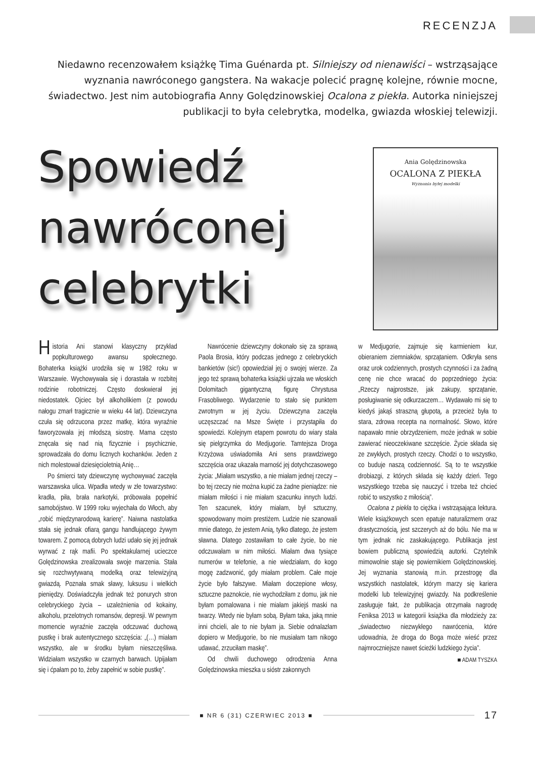RECENZJA
Niedawno recenzowałem książkę Tima Guénarda pt. Silniejszy od nienawiści – wstrząsające wyznania nawróconego gangstera. Na wakacje polecić pragnę kolejne, równie mocne, świadectwo. Jest nim autobiografia Anny Golędzinowskiej Ocalona z piekła. Autorka niniejszej publikacji to była celebrytka, modelka, gwiazda włoskiej telewizji.
Spowiedź
nawróconej
celebrytki
Ania Golędzinowska
OCALONA Z PIEKŁA
Wyznania byłej modelki
Historia Ani stanowi klasyczny przykład popkulturowego awansu społecznego. Bohaterka książki urodziła się w 1982 roku w Warszawie. Wychowywała się i dorastała w rozbitej rodzinie robotniczej. Często doskwierał jej niedostatek. Ojciec był alkoholikiem (z powodu nałogu zmarł tragicznie w wieku 44 lat). Dziewczyna czuła się odrzucona przez matkę, która wyraźnie faworyzowała jej młodszą siostrę. Mama często znęcała się nad nią fizycznie i psychicznie, sprowadzała do domu licznych kochanków. Jeden z nich molestował dziesięcioletnią Anię…
Po śmierci taty dziewczynę wychowywać zaczęła warszawska ulica. Wpadła wtedy w złe towarzystwo: kradła, piła, brała narkotyki, próbowała popełnić samobójstwo. W 1999 roku wyjechała do Włoch, aby „robić międzynarodową karierę”. Naiwna nastolatka stała się jednak ofiarą gangu handlującego żywym towarem. Z pomocą dobrych ludzi udało się jej jednak wyrwać z rąk mafii. Po spektakularnej ucieczce Golędzinowska zrealizowała swoje marzenia. Stała się rozchwytywaną modelką oraz telewizyjną gwiazdą. Poznała smak sławy, luksusu i wielkich pieniędzy. Doświadczyła jednak też ponurych stron celebryckiego życia – uzależnienia od kokainy, alkoholu, przelotnych romansów, depresji. W pewnym momencie wyraźnie zaczęła odczuwać duchową pustkę i brak autentycznego szczęścia: „(…) miałam wszystko, ale w środku byłam nieszczęśliwa. Widziałam wszystko w czarnych barwach. Upijałam się i ćpałam po to, żeby zapełnić w sobie pustkę”.
Nawrócenie dziewczyny dokonało się za sprawą Paola Brosia, który podczas jednego z celebryckich bankietów (sic!) opowiedział jej o swojej wierze. Za jego też sprawą bohaterka książki ujrzała we włoskich Dolomitach gigantyczną figurę Chrystusa Frasobliwego. Wydarzenie to stało się punktem zwrotnym w jej życiu. Dziewczyna zaczęła uczęszczać na Msze Święte i przystąpiła do spowiedzi. Kolejnym etapem powrotu do wiary stała się pielgrzymka do Medjugorie. Tamtejsza Droga Krzyżowa uświadomiła Ani sens prawdziwego szczęścia oraz ukazała marność jej dotychczasowego życia: „Miałam wszystko, a nie miałam jednej rzeczy – bo tej rzeczy nie można kupić za żadne pieniądze: nie miałam miłości i nie miałam szacunku innych ludzi. Ten szacunek, który miałam, był sztuczny, spowodowany moim prestiżem. Ludzie nie szanowali mnie dlatego, że jestem Anią, tylko dlatego, że jestem sławna. Dlatego zostawiłam to całe życie, bo nie odczuwałam w nim miłości. Miałam dwa tysiące numerów w telefonie, a nie wiedziałam, do kogo mogę zadzwonić, gdy miałam problem. Całe moje życie było fałszywe. Miałam doczepione włosy, sztuczne paznokcie, nie wychodziłam z domu, jak nie byłam pomalowana i nie miałam jakiejś maski na twarzy. Wtedy nie byłam sobą. Byłam taka, jaką mnie inni chcieli, ale to nie byłam ja. Siebie odnalazłam dopiero w Medjugorie, bo nie musiałam tam nikogo udawać, zrzuciłam maskę”.
Od chwili duchowego odrodzenia Anna Golędzinowska mieszka u sióstr zakonnych
w Medjugorie, zajmuje się karmieniem kur, obieraniem ziemniaków, sprzątaniem. Odkryła sens oraz urok codziennych, prostych czynności i za żadną cenę nie chce wracać do poprzedniego życia: „Rzeczy najprostsze, jak zakupy, sprzątanie, posługiwanie się odkurzaczem… Wydawało mi się to kiedyś jakąś straszną głupotą, a przecież była to stara, zdrowa recepta na normalność. Słowo, które napawało mnie obrzydzeniem, może jednak w sobie zawierać nieoczekiwane szczęście. Życie składa się ze zwykłych, prostych rzeczy. Chodzi o to wszystko, co buduje naszą codzienność. Są to te wszystkie drobiazgi, z których składa się każdy dzień. Tego wszystkiego trzeba się nauczyć i trzeba też chcieć robić to wszystko z miłością”.
Ocalona z piekła to ciężka i wstrząsająca lektura. Wiele książkowych scen epatuje naturalizmem oraz drastycznością, jest szczerych aż do bólu. Nie ma w tym jednak nic zaskakującego. Publikacja jest bowiem publiczną spowiedzią autorki. Czytelnik mimowolnie staje się powiernikiem Golędzinowskiej. Jej wyznania stanowią m.in. przestrogę dla wszystkich nastolatek, którym marzy się kariera modelki lub telewizyjnej gwiazdy. Na podkreślenie zasługuje fakt, że publikacja otrzymała nagrodę Feniksa 2013 w kategorii książka dla młodzieży za: „świadectwo niezwykłego nawrócenia, które udowadnia, że droga do Boga może wieść przez najmroczniejsze nawet ścieżki ludzkiego życia”.
■ ADAM TYSZKA
■ NR 6 (31) CZERWIEC 2013 ■
17